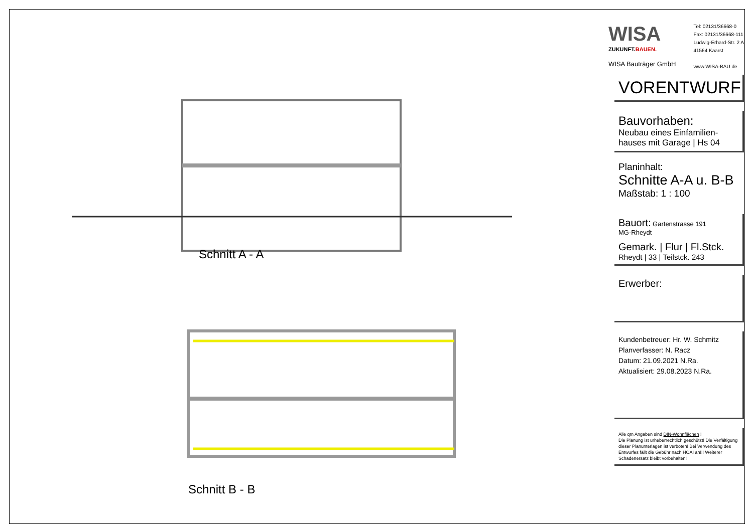Schnitt A - A
Schnitt B - B
WISA
ZUKUNFT.BAUEN.
WISA Bauträger GmbH
Tel: 02131/36668-0
Fax: 02131/36668-111
Ludwig-Erhard-Str. 2 A
41564 Kaarst
www.WISA-BAU.de
VORENTWURF
Bauvorhaben:
Neubau eines Einfamilien-
hauses mit Garage | Hs 04
Planinhalt:
Schnitte A-A u. B-B
Maßstab: 1 : 100
Bauort: Gartenstrasse 191
MG-Rheydt
Gemark. | Flur | Fl.Stck.
Rheydt | 33 | Teilstck. 243
Erwerber:
Kundenbetreuer: Hr. W. Schmitz
Planverfasser: N. Racz
Datum: 21.09.2021 N.Ra.
Aktualisiert: 29.08.2023 N.Ra.
Alle qm Angaben sind DIN-Wohnflächen !
Die Planung ist urheberrechtlich geschützt! Die Verfältigung dieser Planunterlagen ist verboten! Bei Verwendung des Entwurfes fällt die Gebühr nach HOAI an!!! Weiterer Schadenersatz bleibt vorbehalten!